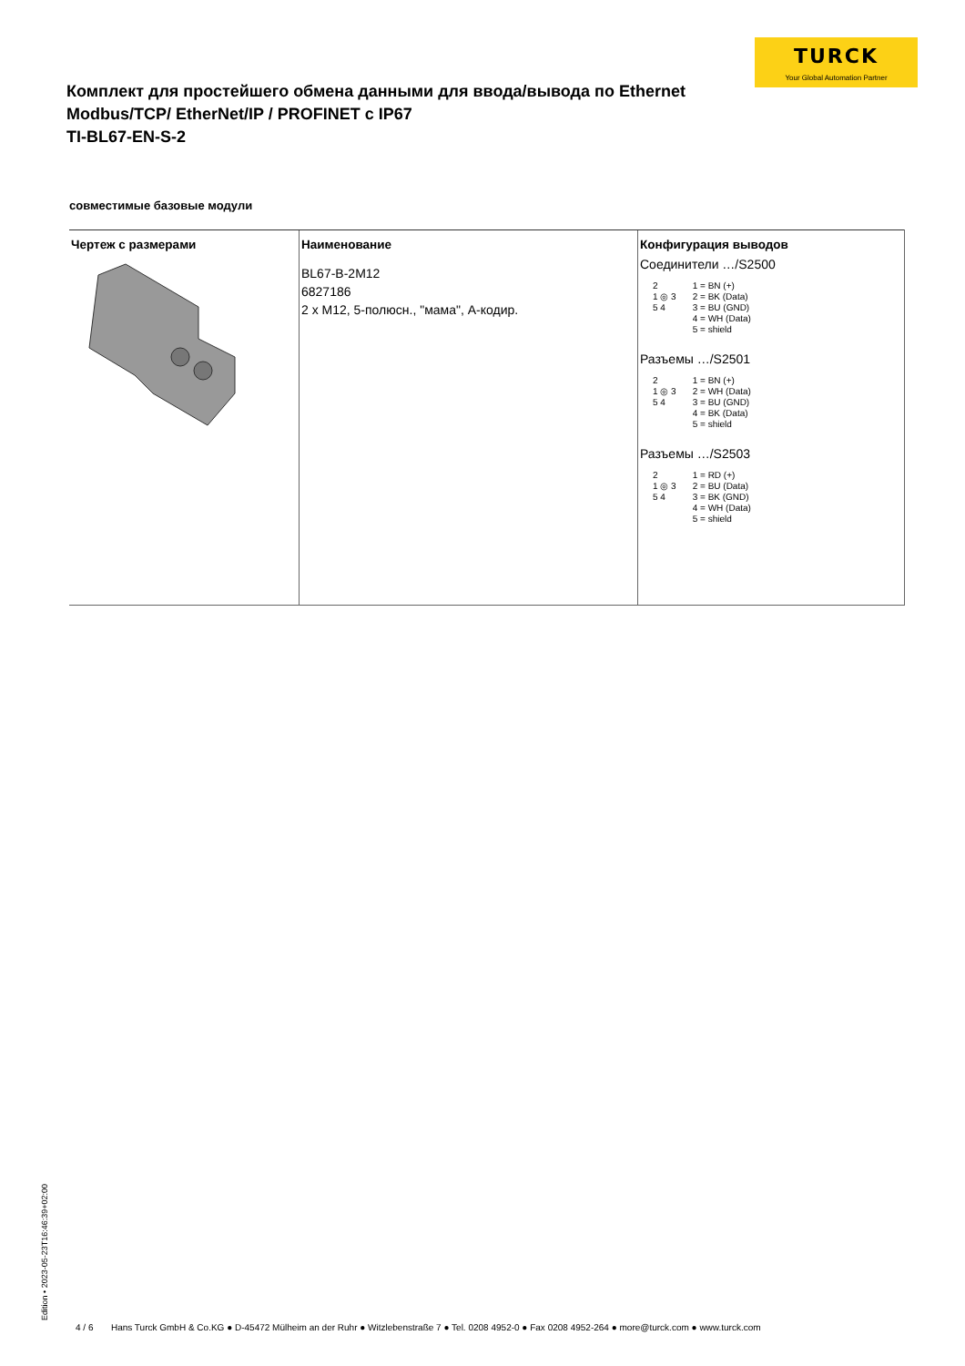TURCK
Your Global Automation Partner
Комплект для простейшего обмена данными для ввода/вывода по Ethernet Modbus/TCP/ EtherNet/IP / PROFINET с IP67
TI-BL67-EN-S-2
совместимые базовые модули
| Чертеж с размерами | Наименование | Конфигурация выводов |
| --- | --- | --- |
| | BL67-B-2M12 6827186 2 x M12, 5-полюсн., "мама", А-кодир. | Соединители …/S2500 2 1 ◎ 3 5 4 1 = BN (+) 2 = BK (Data) 3 = BU (GND) 4 = WH (Data) 5 = shield Разъемы …/S2501 2 1 ◎ 3 5 4 1 = BN (+) 2 = WH (Data) 3 = BU (GND) 4 = BK (Data) 5 = shield Разъемы …/S2503 2 1 ◎ 3 5 4 1 = RD (+) 2 = BU (Data) 3 = BK (GND) 4 = WH (Data) 5 = shield |
Edition • 2023-05-23T16:46:39+02:00
4 / 6 Hans Turck GmbH & Co.KG ● D-45472 Mülheim an der Ruhr ● Witzlebenstraße 7 ● Tel. 0208 4952-0 ● Fax 0208 4952-264 ● more@turck.com ● www.turck.com